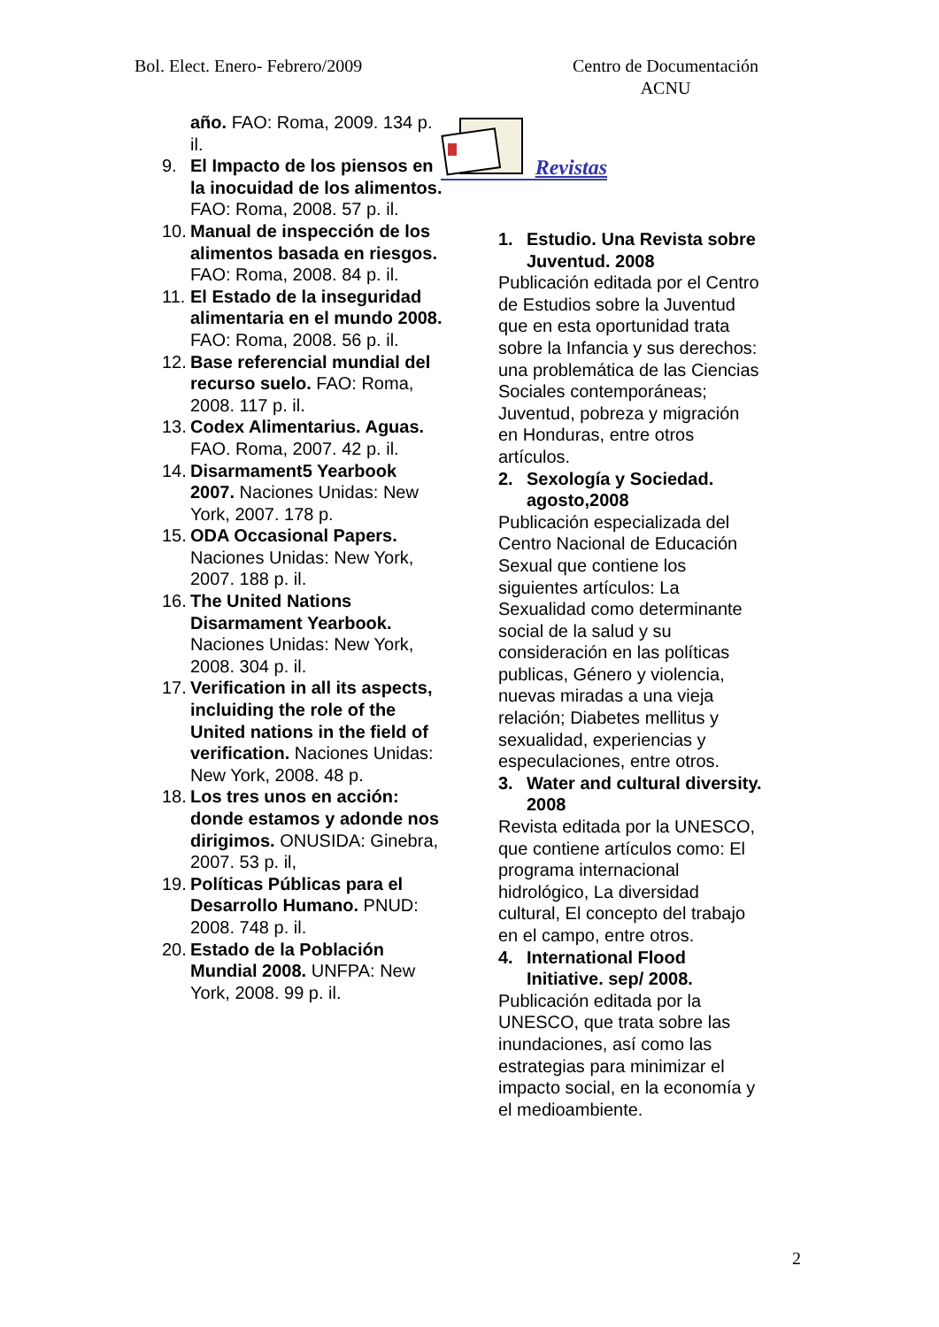Bol. Elect. Enero- Febrero/2009 Centro de Documentación
ACNU
año. FAO: Roma, 2009. 134 p. il.
9. El Impacto de los piensos en la inocuidad de los alimentos. FAO: Roma, 2008. 57 p. il.
10.
Manual de inspección de los alimentos basada en riesgos. FAO: Roma, 2008. 84 p. il.
11.
El Estado de la inseguridad alimentaria en el mundo 2008. FAO: Roma, 2008. 56 p. il.
12.
Base referencial mundial del recurso suelo. FAO: Roma, 2008. 117 p. il.
13.
Codex Alimentarius. Aguas. FAO. Roma, 2007. 42 p. il.
14.
Disarmament5 Yearbook 2007. Naciones Unidas: New York, 2007. 178 p.
15.
ODA Occasional Papers. Naciones Unidas: New York, 2007. 188 p. il.
16.
The United Nations Disarmament Yearbook. Naciones Unidas: New York, 2008. 304 p. il.
17.
Verification in all its aspects, incluiding the role of the United nations in the field of verification. Naciones Unidas: New York, 2008. 48 p.
18.
Los tres unos en acción: donde estamos y adonde nos dirigimos. ONUSIDA: Ginebra, 2007. 53 p. il,
19.
Políticas Públicas para el Desarrollo Humano. PNUD: 2008. 748 p. il.
20.
Estado de la Población Mundial 2008. UNFPA: New York, 2008. 99 p. il.
Revistas
1. Estudio. Una Revista sobre Juventud. 2008
Publicación editada por el Centro de Estudios sobre la Juventud que en esta oportunidad trata sobre la Infancia y sus derechos: una problemática de las Ciencias Sociales contemporáneas; Juventud, pobreza y migración en Honduras, entre otros artículos.
2. Sexología y Sociedad. agosto,2008
Publicación especializada del Centro Nacional de Educación Sexual que contiene los siguientes artículos: La Sexualidad como determinante social de la salud y su consideración en las políticas publicas, Género y violencia, nuevas miradas a una vieja relación; Diabetes mellitus y sexualidad, experiencias y especulaciones, entre otros.
3. Water and cultural diversity. 2008
Revista editada por la UNESCO, que contiene artículos como: El programa internacional hidrológico, La diversidad cultural, El concepto del trabajo en el campo, entre otros.
4. International Flood Initiative. sep/ 2008.
Publicación editada por la UNESCO, que trata sobre las inundaciones, así como las estrategias para minimizar el impacto social, en la economía y el medioambiente.
2